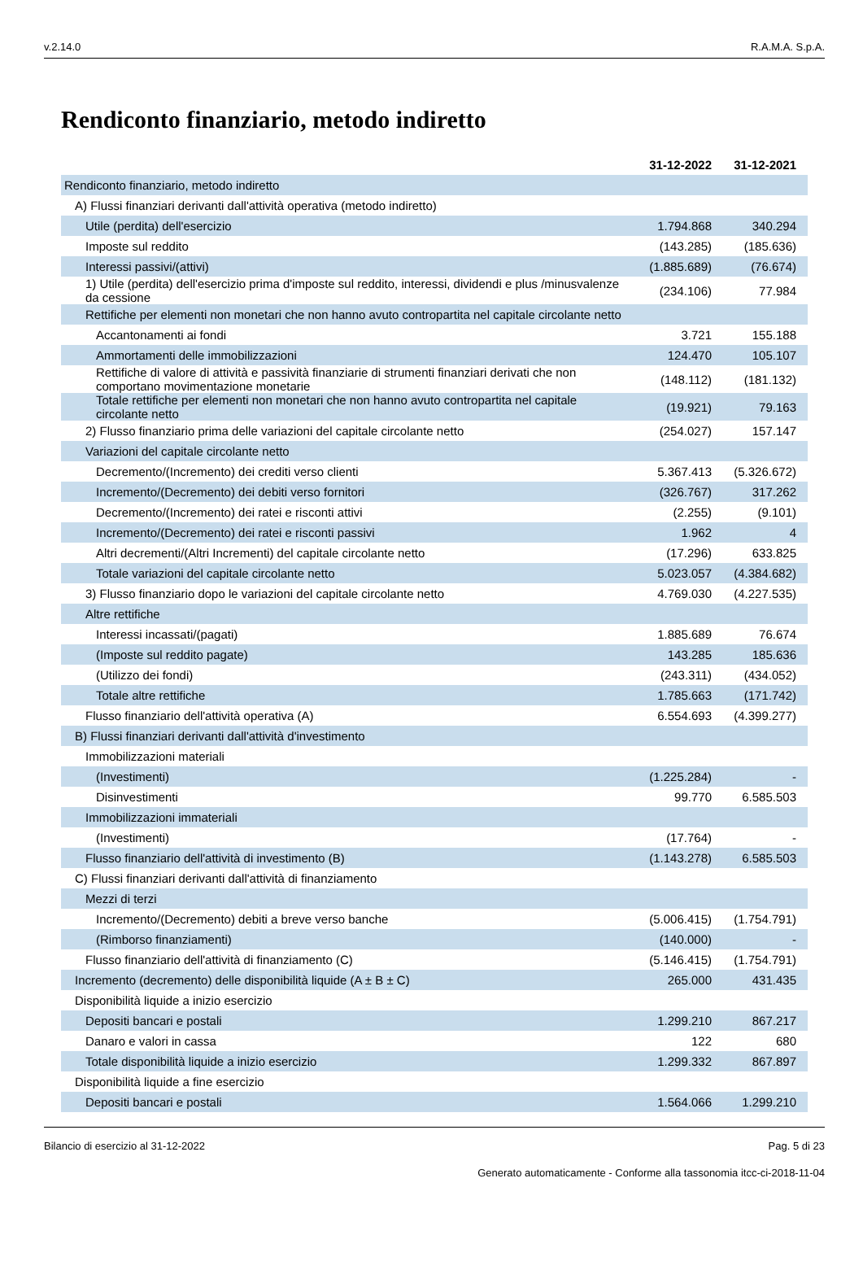v.2.14.0 R.A.M.A. S.p.A.
Rendiconto finanziario, metodo indiretto
| | 31-12-2022 | 31-12-2021 |
| --- | --- | --- |
| Rendiconto finanziario, metodo indiretto | | |
| A) Flussi finanziari derivanti dall'attività operativa (metodo indiretto) | | |
| Utile (perdita) dell'esercizio | 1.794.868 | 340.294 |
| Imposte sul reddito | (143.285) | (185.636) |
| Interessi passivi/(attivi) | (1.885.689) | (76.674) |
| 1) Utile (perdita) dell'esercizio prima d'imposte sul reddito, interessi, dividendi e plus /minusvalenze da cessione | (234.106) | 77.984 |
| Rettifiche per elementi non monetari che non hanno avuto contropartita nel capitale circolante netto | | |
| Accantonamenti ai fondi | 3.721 | 155.188 |
| Ammortamenti delle immobilizzazioni | 124.470 | 105.107 |
| Rettifiche di valore di attività e passività finanziarie di strumenti finanziari derivati che non comportano movimentazione monetarie | (148.112) | (181.132) |
| Totale rettifiche per elementi non monetari che non hanno avuto contropartita nel capitale circolante netto | (19.921) | 79.163 |
| 2) Flusso finanziario prima delle variazioni del capitale circolante netto | (254.027) | 157.147 |
| Variazioni del capitale circolante netto | | |
| Decremento/(Incremento) dei crediti verso clienti | 5.367.413 | (5.326.672) |
| Incremento/(Decremento) dei debiti verso fornitori | (326.767) | 317.262 |
| Decremento/(Incremento) dei ratei e risconti attivi | (2.255) | (9.101) |
| Incremento/(Decremento) dei ratei e risconti passivi | 1.962 | 4 |
| Altri decrementi/(Altri Incrementi) del capitale circolante netto | (17.296) | 633.825 |
| Totale variazioni del capitale circolante netto | 5.023.057 | (4.384.682) |
| 3) Flusso finanziario dopo le variazioni del capitale circolante netto | 4.769.030 | (4.227.535) |
| Altre rettifiche | | |
| Interessi incassati/(pagati) | 1.885.689 | 76.674 |
| (Imposte sul reddito pagate) | 143.285 | 185.636 |
| (Utilizzo dei fondi) | (243.311) | (434.052) |
| Totale altre rettifiche | 1.785.663 | (171.742) |
| Flusso finanziario dell'attività operativa (A) | 6.554.693 | (4.399.277) |
| B) Flussi finanziari derivanti dall'attività d'investimento | | |
| Immobilizzazioni materiali | | |
| (Investimenti) | (1.225.284) | - |
| Disinvestimenti | 99.770 | 6.585.503 |
| Immobilizzazioni immateriali | | |
| (Investimenti) | (17.764) | - |
| Flusso finanziario dell'attività di investimento (B) | (1.143.278) | 6.585.503 |
| C) Flussi finanziari derivanti dall'attività di finanziamento | | |
| Mezzi di terzi | | |
| Incremento/(Decremento) debiti a breve verso banche | (5.006.415) | (1.754.791) |
| (Rimborso finanziamenti) | (140.000) | - |
| Flusso finanziario dell'attività di finanziamento (C) | (5.146.415) | (1.754.791) |
| Incremento (decremento) delle disponibilità liquide (A ± B ± C) | 265.000 | 431.435 |
| Disponibilità liquide a inizio esercizio | | |
| Depositi bancari e postali | 1.299.210 | 867.217 |
| Danaro e valori in cassa | 122 | 680 |
| Totale disponibilità liquide a inizio esercizio | 1.299.332 | 867.897 |
| Disponibilità liquide a fine esercizio | | |
| Depositi bancari e postali | 1.564.066 | 1.299.210 |
Bilancio di esercizio al 31-12-2022 Pag. 5 di 23
Generato automaticamente - Conforme alla tassonomia itcc-ci-2018-11-04